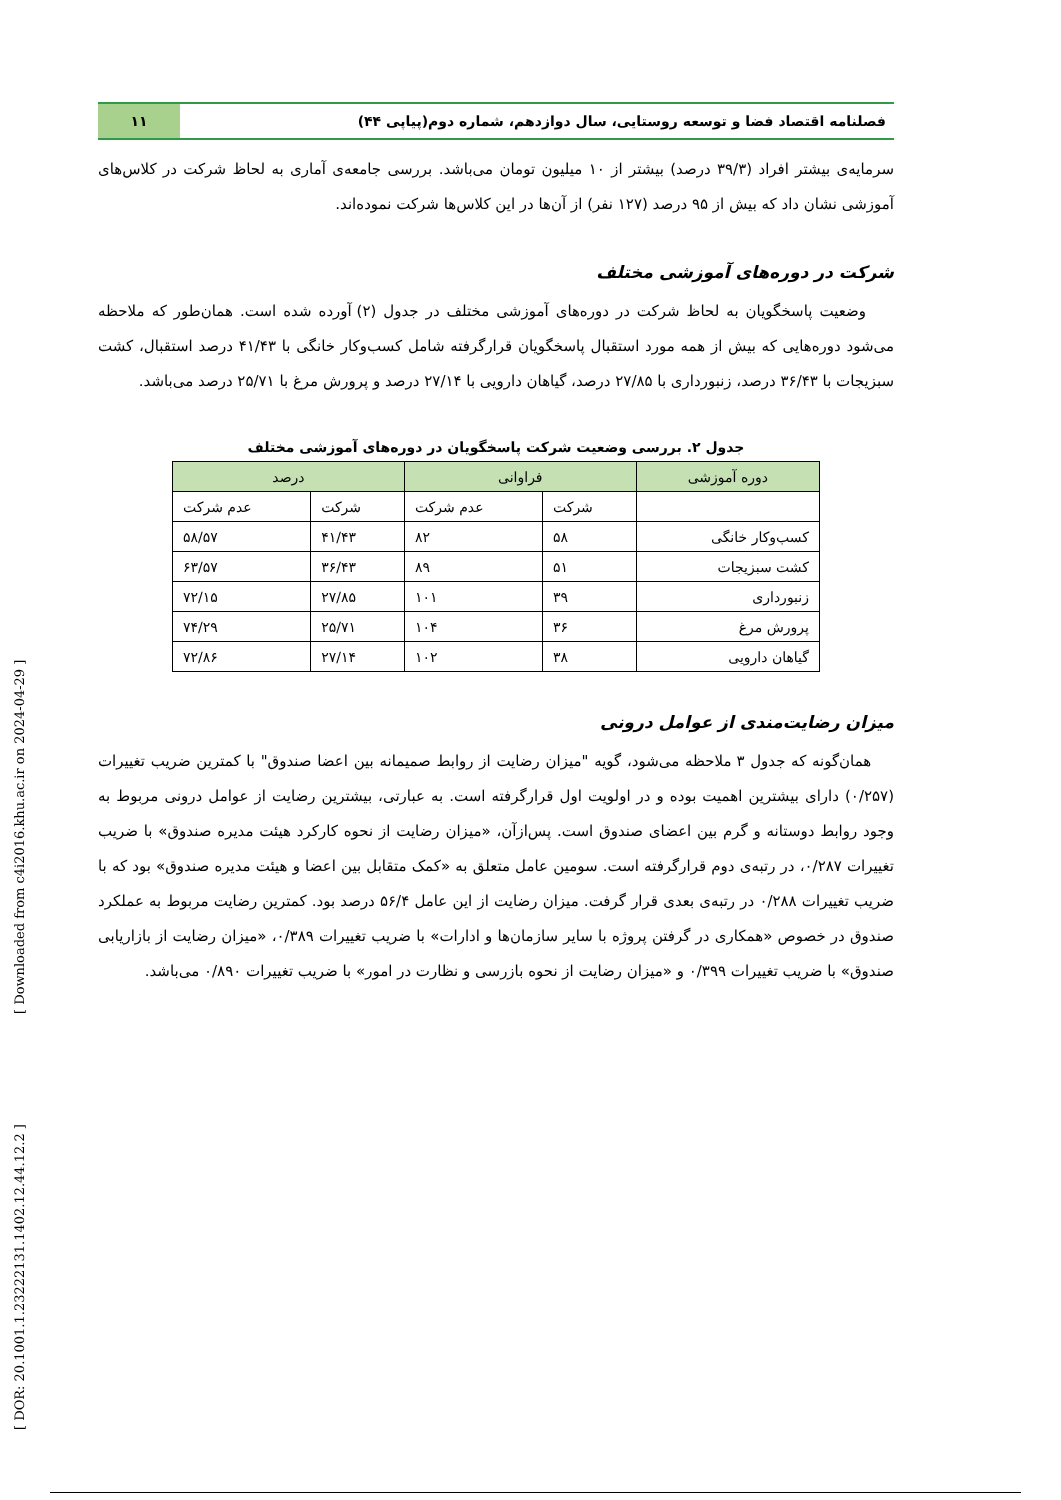فصلنامه اقتصاد فضا و توسعه روستایی، سال دوازدهم، شماره دوم(پیاپی ۴۴)
۱۱
سرمایه‌ی بیشتر افراد (۳۹/۳ درصد) بیشتر از ۱۰ میلیون تومان می‌باشد. بررسی جامعه‌ی آماری به لحاظ شرکت در کلاس‌های آموزشی نشان داد که بیش از ۹۵ درصد (۱۲۷ نفر) از آن‌ها در این کلاس‌ها شرکت نموده‌اند.
شرکت در دوره‌های آموزشی مختلف
وضعیت پاسخگویان به لحاظ شرکت در دوره‌های آموزشی مختلف در جدول (۲) آورده شده است. همان‌طور که ملاحظه می‌شود دوره‌هایی که بیش از همه مورد استقبال پاسخگویان قرارگرفته شامل کسب‌وکار خانگی با ۴۱/۴۳ درصد استقبال، کشت سبزیجات با ۳۶/۴۳ درصد، زنبورداری با ۲۷/۸۵ درصد، گیاهان دارویی با ۲۷/۱۴ درصد و پرورش مرغ با ۲۵/۷۱ درصد می‌باشد.
جدول ۲. بررسی وضعیت شرکت پاسخگویان در دوره‌های آموزشی مختلف
| دوره آموزشی | فراوانی | | درصد | |
| --- | --- | --- | --- | --- |
| | شرکت | عدم شرکت | شرکت | عدم شرکت |
| کسب‌وکار خانگی | ۵۸ | ۸۲ | ۴۱/۴۳ | ۵۸/۵۷ |
| کشت سبزیجات | ۵۱ | ۸۹ | ۳۶/۴۳ | ۶۳/۵۷ |
| زنبورداری | ۳۹ | ۱۰۱ | ۲۷/۸۵ | ۷۲/۱۵ |
| پرورش مرغ | ۳۶ | ۱۰۴ | ۲۵/۷۱ | ۷۴/۲۹ |
| گیاهان دارویی | ۳۸ | ۱۰۲ | ۲۷/۱۴ | ۷۲/۸۶ |
میزان رضایت‌مندی از عوامل درونی
همان‌گونه که جدول ۳ ملاحظه می‌شود، گویه "میزان رضایت از روابط صمیمانه بین اعضا صندوق" با کمترین ضریب تغییرات (۰/۲۵۷) دارای بیشترین اهمیت بوده و در اولویت اول قرارگرفته است. به عبارتی، بیشترین رضایت از عوامل درونی مربوط به وجود روابط دوستانه و گرم بین اعضای صندوق است. پس‌ازآن، «میزان رضایت از نحوه کارکرد هیئت مدیره صندوق» با ضریب تغییرات ۰/۲۸۷، در رتبه‌ی دوم قرارگرفته است. سومین عامل متعلق به «کمک متقابل بین اعضا و هیئت مدیره صندوق» بود که با ضریب تغییرات ۰/۲۸۸ در رتبه‌ی بعدی قرار گرفت. میزان رضایت از این عامل ۵۶/۴ درصد بود. کمترین رضایت مربوط به عملکرد صندوق در خصوص «همکاری در گرفتن پروژه با سایر سازمان‌ها و ادارات» با ضریب تغییرات ۰/۳۸۹، «میزان رضایت از بازاریابی صندوق» با ضریب تغییرات ۰/۳۹۹ و «میزان رضایت از نحوه بازرسی و نظارت در امور» با ضریب تغییرات ۰/۸۹۰ می‌باشد.
[ DOR: 20.1001.1.23222131.1402.12.44.12.2 ] [ Downloaded from c4i2016.khu.ac.ir on 2024-04-29 ]